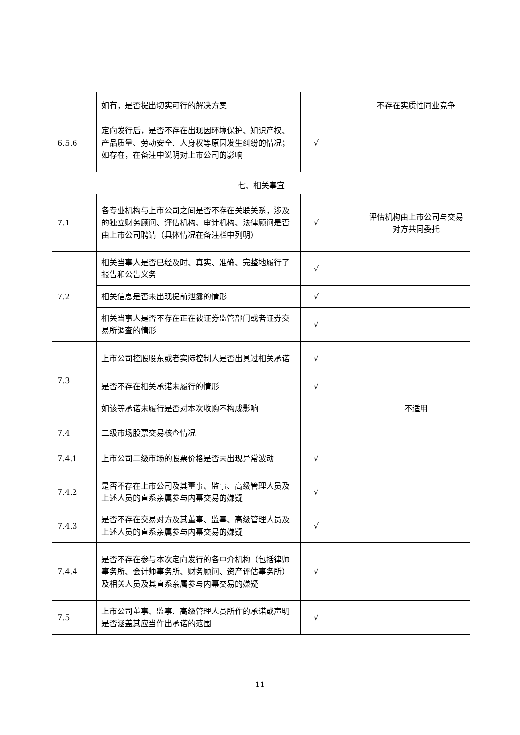| | 如有，是否提出切实可行的解决方案 | | | 不存在实质性同业竞争 |
| 6.5.6 | 定向发行后，是否不存在出现因环境保护、知识产权、产品质量、劳动安全、人身权等原因发生纠纷的情况；如存在，在备注中说明对上市公司的影响 | √ | | |
| 七、相关事宜 | | | | |
| 7.1 | 各专业机构与上市公司之间是否不存在关联关系，涉及的独立财务顾问、评估机构、审计机构、法律顾问是否由上市公司聘请（具体情况在备注栏中列明） | √ | | 评估机构由上市公司与交易对方共同委托 |
| 7.2 | 相关当事人是否已经及时、真实、准确、完整地履行了报告和公告义务 | √ | | |
| | 相关信息是否未出现提前泄露的情形 | √ | | |
| | 相关当事人是否不存在正在被证券监管部门或者证券交易所调查的情形 | √ | | |
| 7.3 | 上市公司控股股东或者实际控制人是否出具过相关承诺 | √ | | |
| | 是否不存在相关承诺未履行的情形 | √ | | |
| | 如该等承诺未履行是否对本次收购不构成影响 | | | 不适用 |
| 7.4 | 二级市场股票交易核查情况 | | | |
| 7.4.1 | 上市公司二级市场的股票价格是否未出现异常波动 | √ | | |
| 7.4.2 | 是否不存在上市公司及其董事、监事、高级管理人员及上述人员的直系亲属参与内幕交易的嫌疑 | √ | | |
| 7.4.3 | 是否不存在交易对方及其董事、监事、高级管理人员及上述人员的直系亲属参与内幕交易的嫌疑 | √ | | |
| 7.4.4 | 是否不存在参与本次定向发行的各中介机构（包括律师事务所、会计师事务所、财务顾问、资产评估事务所）及相关人员及其直系亲属参与内幕交易的嫌疑 | √ | | |
| 7.5 | 上市公司董事、监事、高级管理人员所作的承诺或声明是否涵盖其应当作出承诺的范围 | √ | | |
11